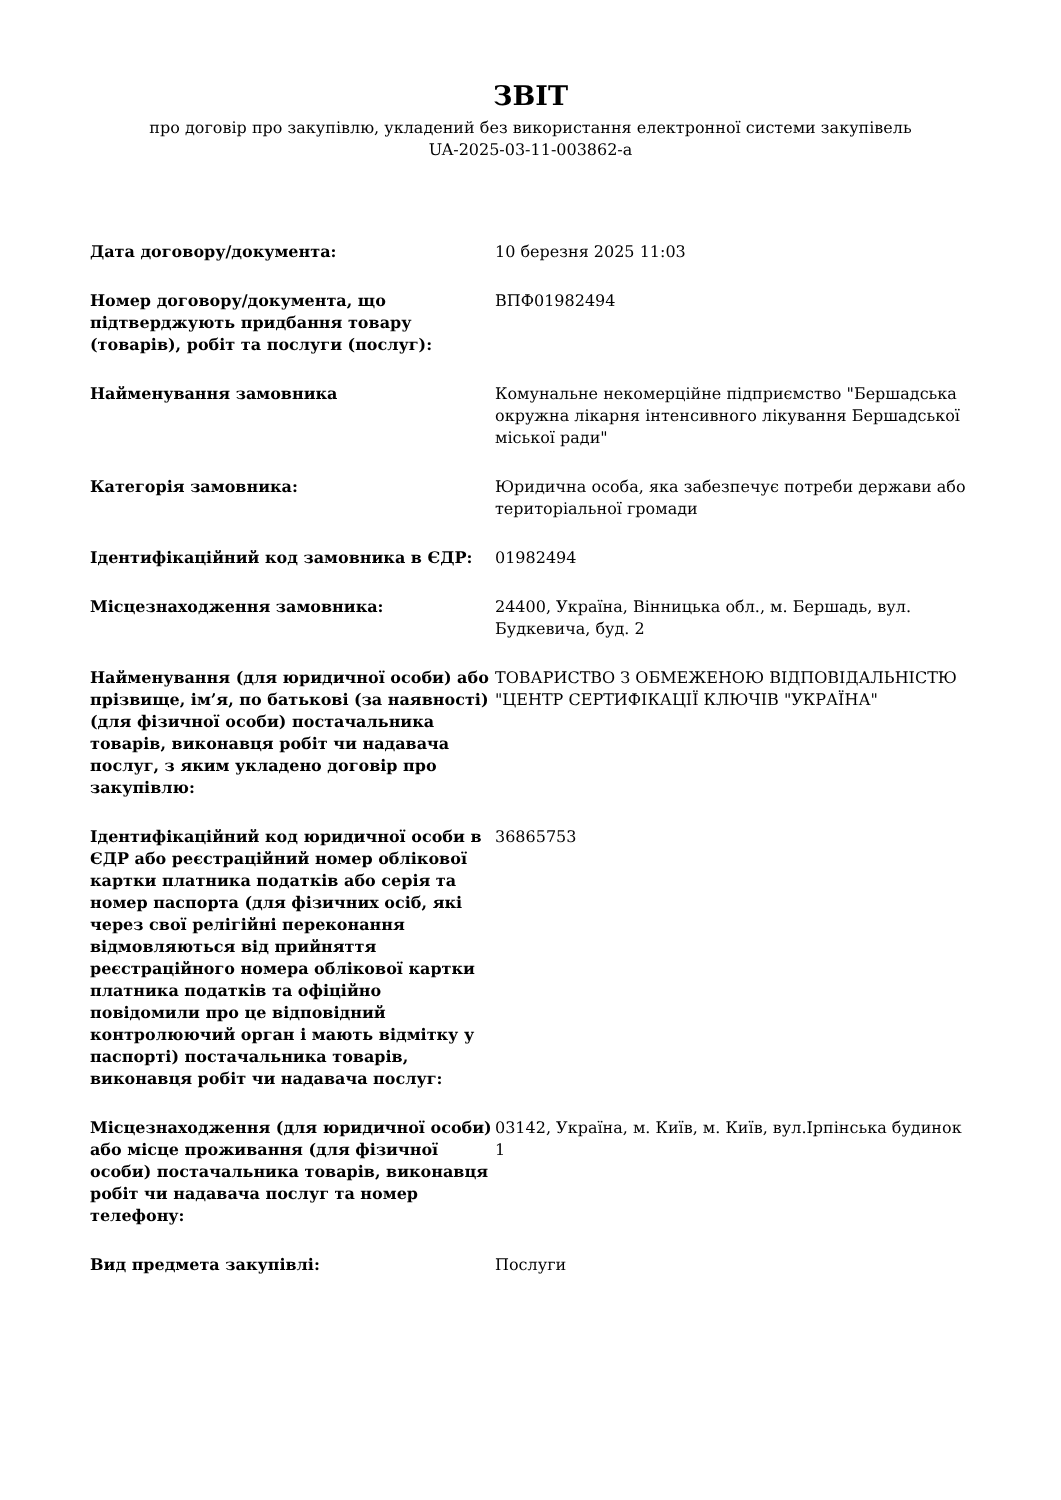ЗВІТ
про договір про закупівлю, укладений без використання електронної системи закупівель
UA-2025-03-11-003862-a
| Дата договору/документа: | 10 березня 2025 11:03 |
| Номер договору/документа, що підтверджують придбання товару (товарів), робіт та послуги (послуг): | ВПФ01982494 |
| Найменування замовника | Комунальне некомерційне підприємство "Бершадська окружна лікарня інтенсивного лікування Бершадської міської ради" |
| Категорія замовника: | Юридична особа, яка забезпечує потреби держави або територіальної громади |
| Ідентифікаційний код замовника в ЄДР: | 01982494 |
| Місцезнаходження замовника: | 24400, Україна, Вінницька обл., м. Бершадь, вул. Будкевича, буд. 2 |
| Найменування (для юридичної особи) або прізвище, ім’я, по батькові (за наявності) (для фізичної особи) постачальника товарів, виконавця робіт чи надавача послуг, з яким укладено договір про закупівлю: | ТОВАРИСТВО З ОБМЕЖЕНОЮ ВІДПОВІДАЛЬНІСТЮ "ЦЕНТР СЕРТИФІКАЦІЇ КЛЮЧІВ "УКРАЇНА" |
| Ідентифікаційний код юридичної особи в ЄДР або реєстраційний номер облікової картки платника податків або серія та номер паспорта (для фізичних осіб, які через свої релігійні переконання відмовляються від прийняття реєстраційного номера облікової картки платника податків та офіційно повідомили про це відповідний контролюючий орган і мають відмітку у паспорті) постачальника товарів, виконавця робіт чи надавача послуг: | 36865753 |
| Місцезнаходження (для юридичної особи) або місце проживання (для фізичної особи) постачальника товарів, виконавця робіт чи надавача послуг та номер телефону: | 03142, Україна, м. Київ, м. Київ, вул.Ірпінська будинок 1 |
| Вид предмета закупівлі: | Послуги |